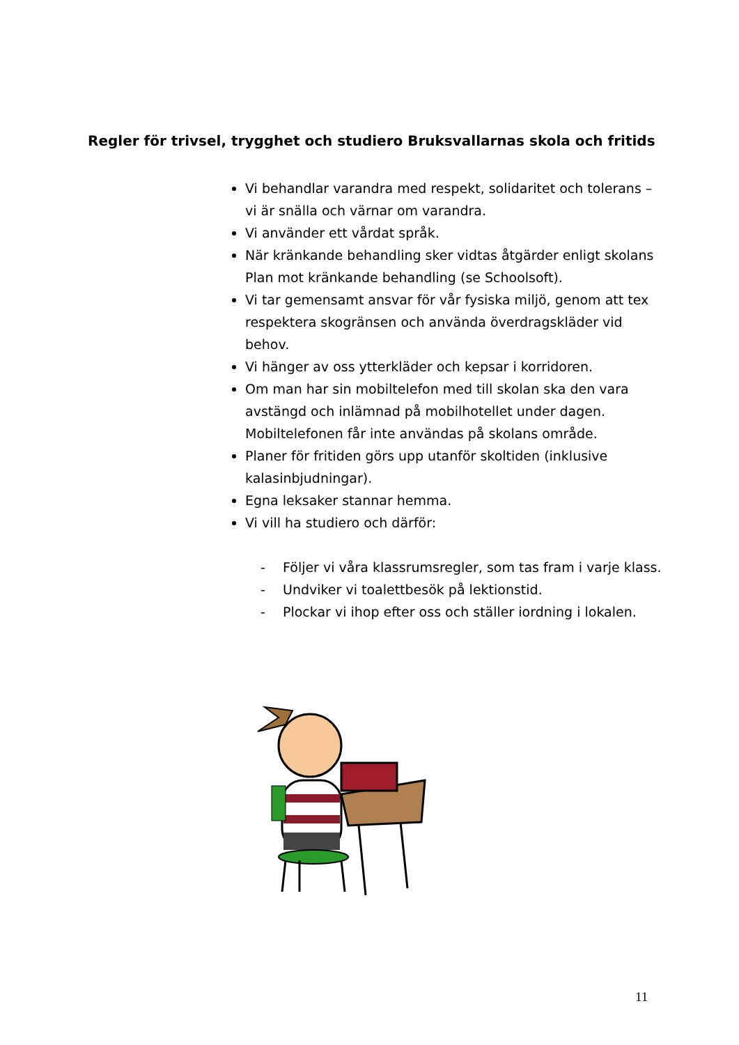Regler för trivsel, trygghet och studiero Bruksvallarnas skola och fritids
Vi behandlar varandra med respekt, solidaritet och tolerans – vi är snälla och värnar om varandra.
Vi använder ett vårdat språk.
När kränkande behandling sker vidtas åtgärder enligt skolans Plan mot kränkande behandling (se Schoolsoft).
Vi tar gemensamt ansvar för vår fysiska miljö, genom att tex respektera skogränsen och använda överdragskläder vid behov.
Vi hänger av oss ytterkläder och kepsar i korridoren.
Om man har sin mobiltelefon med till skolan ska den vara avstängd och inlämnad på mobilhotellet under dagen. Mobiltelefonen får inte användas på skolans område.
Planer för fritiden görs upp utanför skoltiden (inklusive kalasinbjudningar).
Egna leksaker stannar hemma.
Vi vill ha studiero och därför:
- Följer vi våra klassrumsregler, som tas fram i varje klass.
- Undviker vi toalettbesök på lektionstid.
- Plockar vi ihop efter oss och ställer iordning i lokalen.
11